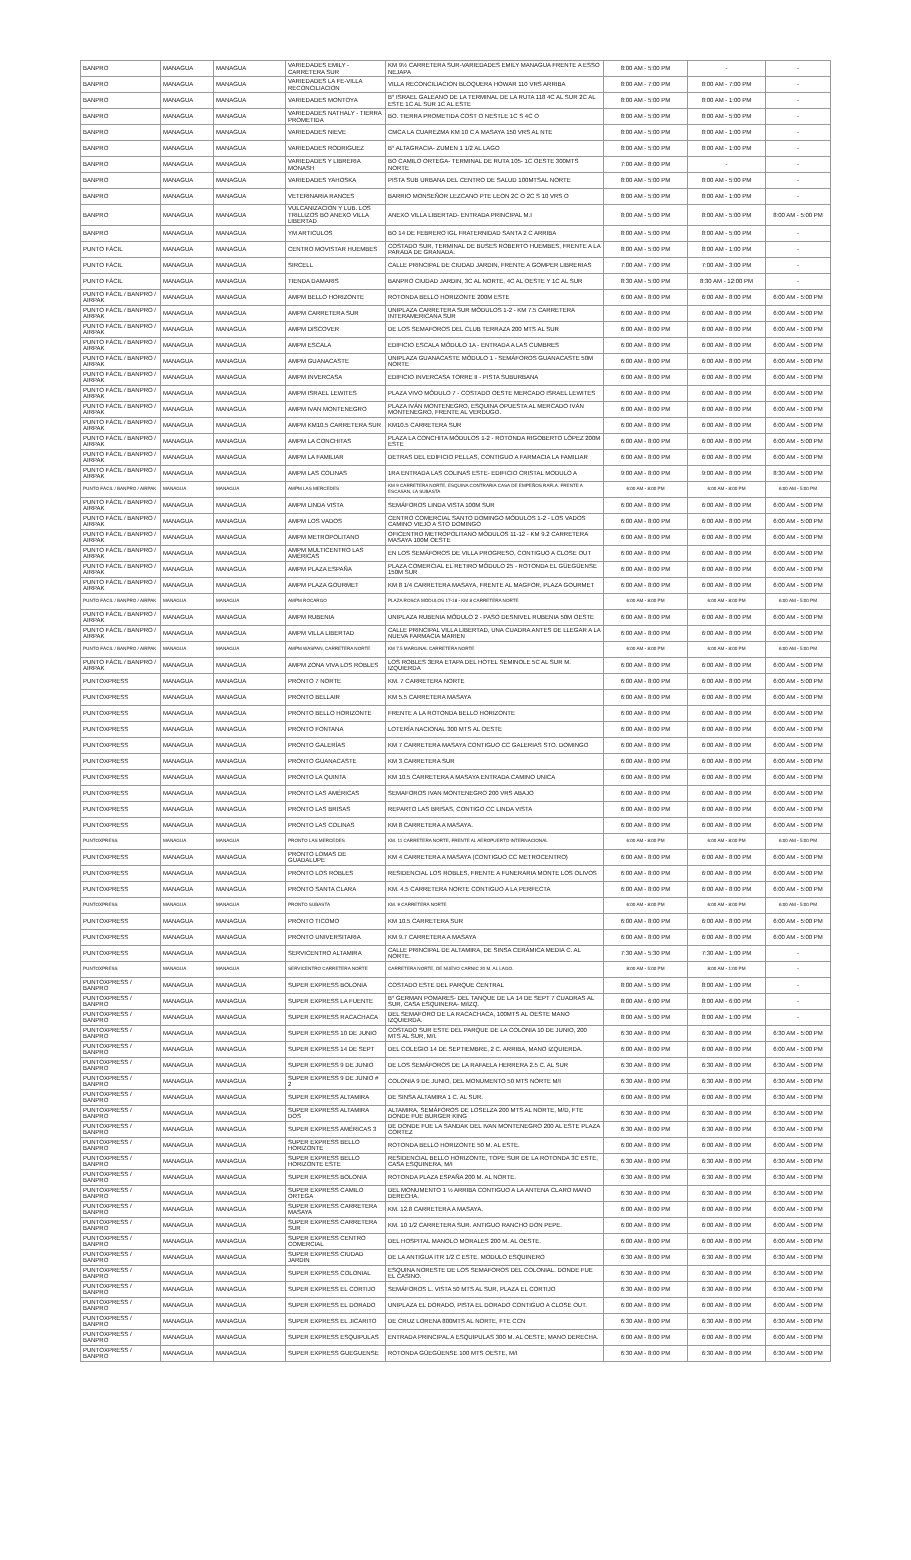| BANPRO | MANAGUA | MANAGUA | VARIEDADES EMILY - CARRETERA SUR | KM 9½ CARRETERA SUR-VARIEDADES EMILY MANAGUA FRENTE A ESSO NEJAPA | 8:00 AM - 5:00 PM | - | - |
| BANPRO | MANAGUA | MANAGUA | VARIEDADES LA FE-VILLA RECONCILIACION | VILLA RECONCILIACION BLOQUERA HOWAR 110 VRS ARRIBA | 8:00 AM - 7:00 PM | 8:00 AM - 7:00 PM | - |
| BANPRO | MANAGUA | MANAGUA | VARIEDADES MONTOYA | B° ISRAEL GALEANO DE LA TERMINAL DE LA RUTA 118 4C AL SUR 2C AL ESTE 1C AL SUR 1C AL ESTE | 8:00 AM - 5:00 PM | 8:00 AM - 1:00 PM | - |
| BANPRO | MANAGUA | MANAGUA | VARIEDADES NATHALY - TIERRA PROMETIDA | BO. TIERRA PROMETIDA COST O NESTLE 1C S 4C O | 8:00 AM - 5:00 PM | 8:00 AM - 5:00 PM | - |
| BANPRO | MANAGUA | MANAGUA | VARIEDADES NIEVE | CMCA LA CUAREZMA KM 10 C A MASAYA 150 VRS AL NTE | 8:00 AM - 5:00 PM | 8:00 AM - 1:00 PM | - |
| BANPRO | MANAGUA | MANAGUA | VARIEDADES RODRIGUEZ | B° ALTAGRACIA- ZUMEN 1 1/2 AL LAGO | 8:00 AM - 5:00 PM | 8:00 AM - 1:00 PM | - |
| BANPRO | MANAGUA | MANAGUA | VARIEDADES Y LIBRERIA MONASH | BO CAMILO ORTEGA- TERMINAL DE RUTA 105- 1C OESTE 300MTS NORTE | 7:00 AM - 8:00 PM | - | - |
| BANPRO | MANAGUA | MANAGUA | VARIEDADES YAHOSKA | PISTA SUB URBANA DEL CENTRO DE SALUD 100MTSAL NORTE | 8:00 AM - 5:00 PM | 8:00 AM - 5:00 PM | - |
| BANPRO | MANAGUA | MANAGUA | VETERINARIA RANCES | BARRIO MONSEÑOR LEZCANO PTE LEON 2C O 2C S 10 VRS O | 8:00 AM - 5:00 PM | 8:00 AM - 1:00 PM | - |
| BANPRO | MANAGUA | MANAGUA | VULCANIZACION Y LUB. LOS TRILLIZOS BO ANEXO VILLA LIBERTAD | ANEXO VILLA LIBERTAD- ENTRADA PRINCIPAL M.I | 8:00 AM - 5:00 PM | 8:00 AM - 5:00 PM | 8:00 AM - 5:00 PM |
| BANPRO | MANAGUA | MANAGUA | YM ARTICULOS | BO 14 DE FEBRERO IGL FRATERNIDAD SANTA 2 C ARRIBA | 8:00 AM - 5:00 PM | 8:00 AM - 5:00 PM | - |
| PUNTO FÁCIL | MANAGUA | MANAGUA | CENTRO MOVISTAR HUEMBES | COSTADO SUR, TERMINAL DE BUSES ROBERTO HUEMBES, FRENTE A LA PARADA DE GRANADA. | 8:00 AM - 5:00 PM | 8:00 AM - 1:00 PM | - |
| PUNTO FÁCIL | MANAGUA | MANAGUA | SIRCELL | CALLE PRINCIPAL DE CIUDAD JARDIN, FRENTE A GOMPER LIBRERIAS | 7:00 AM - 7:00 PM | 7:00 AM - 3:00 PM | - |
| PUNTO FÁCIL | MANAGUA | MANAGUA | TIENDA DAMARIS | BANPRO CIUDAD JARDIN, 3C AL NORTE, 4C AL OESTE Y 1C AL SUR | 8:30 AM - 5:00 PM | 8:30 AM - 12:00 PM | - |
| PUNTO FÁCIL / BANPRO / AIRPAK | MANAGUA | MANAGUA | AMPM BELLO HORIZONTE | ROTONDA BELLO HORIZONTE 200M ESTE | 6:00 AM - 8:00 PM | 6:00 AM - 8:00 PM | 6:00 AM - 5:00 PM |
| PUNTO FÁCIL / BANPRO / AIRPAK | MANAGUA | MANAGUA | AMPM CARRETERA SUR | UNIPLAZA CARRETERA SUR MÓDULOS 1-2 - KM 7.5 CARRETERA INTERAMERICANA SUR | 6:00 AM - 8:00 PM | 6:00 AM - 8:00 PM | 6:00 AM - 5:00 PM |
| PUNTO FÁCIL / BANPRO / AIRPAK | MANAGUA | MANAGUA | AMPM DISCOVER | DE LOS SEMAFOROS DEL CLUB TERRAZA 200 MTS AL SUR | 6:00 AM - 8:00 PM | 6:00 AM - 8:00 PM | 6:00 AM - 5:00 PM |
| PUNTO FÁCIL / BANPRO / AIRPAK | MANAGUA | MANAGUA | AMPM ESCALA | EDIFICIO ESCALA MÓDULO 1A - ENTRADA A LAS CUMBRES | 6:00 AM - 8:00 PM | 6:00 AM - 8:00 PM | 6:00 AM - 5:00 PM |
| PUNTO FÁCIL / BANPRO / AIRPAK | MANAGUA | MANAGUA | AMPM GUANACASTE | UNIPLAZA GUANACASTE MÓDULO 1 - SEMÁFOROS GUANACASTE 50M NORTE | 6:00 AM - 8:00 PM | 6:00 AM - 8:00 PM | 6:00 AM - 5:00 PM |
| PUNTO FÁCIL / BANPRO / AIRPAK | MANAGUA | MANAGUA | AMPM INVERCASA | EDIFICIO INVERCASA TORRE II - PISTA SUBURBANA | 6:00 AM - 8:00 PM | 6:00 AM - 8:00 PM | 6:00 AM - 5:00 PM |
| PUNTO FÁCIL / BANPRO / AIRPAK | MANAGUA | MANAGUA | AMPM ISRAEL LEWITES | PLAZA VIVO MÓDULO 7 - COSTADO OESTE MERCADO ISRAEL LEWITES | 6:00 AM - 8:00 PM | 6:00 AM - 8:00 PM | 6:00 AM - 5:00 PM |
| PUNTO FÁCIL / BANPRO / AIRPAK | MANAGUA | MANAGUA | AMPM IVAN MONTENEGRO | PLAZA IVÁN MONTENEGRO, ESQUINA OPUESTA AL MERCADO IVÁN MONTENEGRO, FRENTE AL VERDUGO. | 6:00 AM - 8:00 PM | 6:00 AM - 8:00 PM | 6:00 AM - 5:00 PM |
| PUNTO FÁCIL / BANPRO / AIRPAK | MANAGUA | MANAGUA | AMPM KM10.5 CARRETERA SUR | KM10.5 CARRETERA SUR | 6:00 AM - 8:00 PM | 6:00 AM - 8:00 PM | 6:00 AM - 5:00 PM |
| PUNTO FÁCIL / BANPRO / AIRPAK | MANAGUA | MANAGUA | AMPM LA CONCHITAS | PLAZA LA CONCHITA MÓDULOS 1-2 - ROTONDA RIGOBERTO LÓPEZ 200M ESTE | 6:00 AM - 8:00 PM | 6:00 AM - 8:00 PM | 6:00 AM - 5:00 PM |
| PUNTO FÁCIL / BANPRO / AIRPAK | MANAGUA | MANAGUA | AMPM LA FAMILIAR | DETRAS DEL EDIFICIO PELLAS, CONTIGUO A FARMACIA LA FAMILIAR | 6:00 AM - 8:00 PM | 6:00 AM - 8:00 PM | 6:00 AM - 5:00 PM |
| PUNTO FÁCIL / BANPRO / AIRPAK | MANAGUA | MANAGUA | AMPM LAS COLINAS | 1RA ENTRADA LAS COLINAS ESTE- EDIFICIO CRISTAL MODULO A | 9:00 AM - 8:00 PM | 9:00 AM - 8:00 PM | 8:30 AM - 5:00 PM |
| PUNTO FÁCIL / BANPRO / AIRPAK | MANAGUA | MANAGUA | AMPM LAS MERCEDES | KM 9 CARRETERA NORTE, ESQUINA CONTRARIA CASA DE EMPEÑOS RAFLA. FRENTE A ESCASAN, LA SUBASTA | 6:00 AM - 8:00 PM | 6:00 AM - 8:00 PM | 6:00 AM - 5:00 PM |
| PUNTO FÁCIL / BANPRO / AIRPAK | MANAGUA | MANAGUA | AMPM LINDA VISTA | SEMÁFOROS LINDA VISTA 100M SUR | 6:00 AM - 8:00 PM | 6:00 AM - 8:00 PM | 6:00 AM - 5:00 PM |
| PUNTO FÁCIL / BANPRO / AIRPAK | MANAGUA | MANAGUA | AMPM LOS VADOS | CENTRO COMERCIAL SANTO DOMINGO MÓDULOS 1-2 - LOS VADOS CAMINO VIEJO A STO DOMINGO | 6:00 AM - 8:00 PM | 6:00 AM - 8:00 PM | 6:00 AM - 5:00 PM |
| PUNTO FÁCIL / BANPRO / AIRPAK | MANAGUA | MANAGUA | AMPM METROPOLITANO | OFICENTRO METROPOLITANO MÓDULOS 11-12 - KM 9.2 CARRETERA MASAYA 100M OESTE | 6:00 AM - 8:00 PM | 6:00 AM - 8:00 PM | 6:00 AM - 5:00 PM |
| PUNTO FÁCIL / BANPRO / AIRPAK | MANAGUA | MANAGUA | AMPM MULTICENTRO LAS AMÉRICAS | EN LOS SEMÁFOROS DE VILLA PROGRESO, CONTIGUO A CLOSE OUT | 6:00 AM - 8:00 PM | 6:00 AM - 8:00 PM | 6:00 AM - 5:00 PM |
| PUNTO FÁCIL / BANPRO / AIRPAK | MANAGUA | MANAGUA | AMPM PLAZA ESPAÑA | PLAZA COMERCIAL EL RETIRO MÓDULO 25 - ROTONDA EL GÜEGÜENSE 150M SUR | 6:00 AM - 8:00 PM | 6:00 AM - 8:00 PM | 6:00 AM - 5:00 PM |
| PUNTO FÁCIL / BANPRO / AIRPAK | MANAGUA | MANAGUA | AMPM PLAZA GOURMET | KM 8 1/4 CARRETERA MASAYA, FRENTE AL MAGFOR, PLAZA GOURMET | 6:00 AM - 8:00 PM | 6:00 AM - 8:00 PM | 6:00 AM - 5:00 PM |
| PUNTO FÁCIL / BANPRO / AIRPAK | MANAGUA | MANAGUA | AMPM ROCARGO | PLAZA ROSCA MÓDULOS 17-18 - KM 8 CARRETERA NORTE | 6:00 AM - 8:00 PM | 6:00 AM - 8:00 PM | 6:00 AM - 5:00 PM |
| PUNTO FÁCIL / BANPRO / AIRPAK | MANAGUA | MANAGUA | AMPM RUBENIA | UNIPLAZA RUBENIA MÓDULO 2 - PASO DESNIVEL RUBENIA 50M OESTE | 6:00 AM - 8:00 PM | 6:00 AM - 8:00 PM | 6:00 AM - 5:00 PM |
| PUNTO FÁCIL / BANPRO / AIRPAK | MANAGUA | MANAGUA | AMPM VILLA LIBERTAD | CALLE PRINCIPAL VILLA LIBERTAD, UNA CUADRA ANTES DE LLEGAR A LA NUEVA FARMACIA MARIEN | 6:00 AM - 8:00 PM | 6:00 AM - 8:00 PM | 6:00 AM - 5:00 PM |
| PUNTO FÁCIL / BANPRO / AIRPAK | MANAGUA | MANAGUA | AMPM WASPAN, CARRETERA NORTE | KM 7.5 MARGINAL CARRETERA NORTE | 6:00 AM - 8:00 PM | 6:00 AM - 8:00 PM | 6:00 AM - 5:00 PM |
| PUNTO FÁCIL / BANPRO / AIRPAK | MANAGUA | MANAGUA | AMPM ZONA VIVA LOS ROBLES | LOS ROBLES 3ERA ETAPA DEL HOTEL SEMINOLE 5C AL SUR M. IZQUIERDA | 6:00 AM - 8:00 PM | 6:00 AM - 8:00 PM | 6:00 AM - 5:00 PM |
| PUNTOXPRESS | MANAGUA | MANAGUA | PRONTO 7 NORTE | KM. 7 CARRETERA NORTE | 6:00 AM - 8:00 PM | 6:00 AM - 8:00 PM | 6:00 AM - 5:00 PM |
| PUNTOXPRESS | MANAGUA | MANAGUA | PRONTO BELLAIR | KM 5.5 CARRETERA MASAYA | 6:00 AM - 8:00 PM | 6:00 AM - 8:00 PM | 6:00 AM - 5:00 PM |
| PUNTOXPRESS | MANAGUA | MANAGUA | PRONTO BELLO HORIZONTE | FRENTE A LA ROTONDA BELLO HORIZONTE | 6:00 AM - 8:00 PM | 6:00 AM - 8:00 PM | 6:00 AM - 5:00 PM |
| PUNTOXPRESS | MANAGUA | MANAGUA | PRONTO FONTANA | LOTERÍA NACIONAL 300 MTS AL OESTE | 6:00 AM - 8:00 PM | 6:00 AM - 8:00 PM | 6:00 AM - 5:00 PM |
| PUNTOXPRESS | MANAGUA | MANAGUA | PRONTO GALERÍAS | KM 7 CARRETERA MASAYA CONTIGUO CC GALERIAS STO. DOMINGO | 6:00 AM - 8:00 PM | 6:00 AM - 8:00 PM | 6:00 AM - 5:00 PM |
| PUNTOXPRESS | MANAGUA | MANAGUA | PRONTO GUANACASTE | KM 3 CARRETERA SUR | 6:00 AM - 8:00 PM | 6:00 AM - 8:00 PM | 6:00 AM - 5:00 PM |
| PUNTOXPRESS | MANAGUA | MANAGUA | PRONTO LA QUINTA | KM 10.5 CARRETERA A MASAYA ENTRADA CAMINO UNICA | 6:00 AM - 8:00 PM | 6:00 AM - 8:00 PM | 6:00 AM - 5:00 PM |
| PUNTOXPRESS | MANAGUA | MANAGUA | PRONTO LAS AMÉRICAS | SEMAFOROS IVAN MONTENEGRO 200 VRS ABAJO | 6:00 AM - 8:00 PM | 6:00 AM - 8:00 PM | 6:00 AM - 5:00 PM |
| PUNTOXPRESS | MANAGUA | MANAGUA | PRONTO LAS BRISAS | REPARTO LAS BRISAS, CONTIGO CC LINDA VISTA | 6:00 AM - 8:00 PM | 6:00 AM - 8:00 PM | 6:00 AM - 5:00 PM |
| PUNTOXPRESS | MANAGUA | MANAGUA | PRONTO LAS COLINAS | KM 8 CARRETERA A MASAYA. | 6:00 AM - 8:00 PM | 6:00 AM - 8:00 PM | 6:00 AM - 5:00 PM |
| PUNTOXPRESS | MANAGUA | MANAGUA | PRONTO LAS MERCEDES | KM. 11 CARRETERA NORTE, FRENTE AL AEROPUERTO INTERNACIONAL | 6:00 AM - 8:00 PM | 6:00 AM - 8:00 PM | 6:00 AM - 5:00 PM |
| PUNTOXPRESS | MANAGUA | MANAGUA | PRONTO LOMAS DE GUADALUPE | KM 4 CARRETERA A MASAYA (CONTIGUO CC METROCENTRO) | 6:00 AM - 8:00 PM | 6:00 AM - 8:00 PM | 6:00 AM - 5:00 PM |
| PUNTOXPRESS | MANAGUA | MANAGUA | PRONTO LOS ROBLES | RESIDENCIAL LOS ROBLES, FRENTE A FUNERARIA MONTE LOS OLIVOS | 6:00 AM - 8:00 PM | 6:00 AM - 8:00 PM | 6:00 AM - 5:00 PM |
| PUNTOXPRESS | MANAGUA | MANAGUA | PRONTO SANTA CLARA | KM. 4.5 CARRETERA NORTE CONTIGUO A LA PERFECTA | 6:00 AM - 8:00 PM | 6:00 AM - 8:00 PM | 6:00 AM - 5:00 PM |
| PUNTOXPRESS | MANAGUA | MANAGUA | PRONTO SUBASTA | KM. 9 CARRETERA NORTE | 6:00 AM - 8:00 PM | 6:00 AM - 8:00 PM | 6:00 AM - 5:00 PM |
| PUNTOXPRESS | MANAGUA | MANAGUA | PRONTO TICOMO | KM 10.5 CARRETERA SUR | 6:00 AM - 8:00 PM | 6:00 AM - 8:00 PM | 6:00 AM - 5:00 PM |
| PUNTOXPRESS | MANAGUA | MANAGUA | PRONTO UNIVERSITARIA | KM 9.7 CARRETERA A MASAYA | 6:00 AM - 8:00 PM | 6:00 AM - 8:00 PM | 6:00 AM - 5:00 PM |
| PUNTOXPRESS | MANAGUA | MANAGUA | SERVICENTRO ALTAMIRA | CALLE PRINCIPAL DE ALTAMIRA, DE SINSA CERÁMICA MEDIA C. AL NORTE. | 7:30 AM - 5:30 PM | 7:30 AM - 1:00 PM | - |
| PUNTOXPRESS | MANAGUA | MANAGUA | SERVICENTRO CARRETERA NORTE | CARRETERA NORTE, DE NUEVO CARNIC 20 M. AL LAGO. | 8:00 AM - 5:00 PM | 8:00 AM - 1:00 PM | - |
| PUNTOXPRESS / BANPRO | MANAGUA | MANAGUA | SUPER EXPRESS BOLONIA | COSTADO ESTE DEL PARQUE CENTRAL | 8:00 AM - 5:00 PM | 8:00 AM - 1:00 PM | - |
| PUNTOXPRESS / BANPRO | MANAGUA | MANAGUA | SUPER EXPRESS LA FUENTE | B° GERMAN POMARES- DEL TANQUE DE LA 14 DE SEPT 7 CUADRAS AL SUR, CASA ESQUINERA- M/IZQ. | 8:00 AM - 6:00 PM | 8:00 AM - 6:00 PM | - |
| PUNTOXPRESS / BANPRO | MANAGUA | MANAGUA | SUPER EXPRESS RACACHACA | DEL SEMAFORO DE LA RACACHACA, 100MTS AL OESTE MANO IZQUIERDA. | 8:00 AM - 5:00 PM | 8:00 AM - 1:00 PM | - |
| PUNTOXPRESS / BANPRO | MANAGUA | MANAGUA | SUPER EXPRESS 10 DE JUNIO | COSTADO SUR ESTE DEL PARQUE DE LA COLONIA 10 DE JUNIO, 200 MTS AL SUR, M/I. | 6:30 AM - 8:00 PM | 6:30 AM - 8:00 PM | 6:30 AM - 5:00 PM |
| PUNTOXPRESS / BANPRO | MANAGUA | MANAGUA | SUPER EXPRESS 14 DE SEPT | DEL COLEGIO 14 DE SEPTIEMBRE, 2 C. ARRIBA, MANO IZQUIERDA. | 6:00 AM - 8:00 PM | 6:00 AM - 8:00 PM | 6:00 AM - 5:00 PM |
| PUNTOXPRESS / BANPRO | MANAGUA | MANAGUA | SUPER EXPRESS 9 DE JUNIO | DE LOS SEMÁFOROS DE LA RAFAELA HERRERA 2.5 C. AL SUR | 6:30 AM - 8:00 PM | 6:30 AM - 8:00 PM | 6:30 AM - 5:00 PM |
| PUNTOXPRESS / BANPRO | MANAGUA | MANAGUA | SUPER EXPRESS 9 DE JUNIO # 2 | COLONIA 9 DE JUNIO, DEL MONUMENTO 50 MTS NORTE M/I | 6:30 AM - 8:00 PM | 6:30 AM - 8:00 PM | 6:30 AM - 5:00 PM |
| PUNTOXPRESS / BANPRO | MANAGUA | MANAGUA | SUPER EXPRESS ALTAMIRA | DE SINSA ALTAMIRA 1 C. AL SUR. | 6:00 AM - 8:00 PM | 6:00 AM - 8:00 PM | 6:30 AM - 5:00 PM |
| PUNTOXPRESS / BANPRO | MANAGUA | MANAGUA | SUPER EXPRESS ALTAMIRA DOS | ALTAMIRA, SEMÁFOROS DE LOSELZA 200 MTS AL NORTE, M/D, FTE DONDE FUE BURGER KING | 6:30 AM - 8:00 PM | 6:30 AM - 8:00 PM | 6:30 AM - 5:00 PM |
| PUNTOXPRESS / BANPRO | MANAGUA | MANAGUA | SUPER EXPRESS AMÉRICAS 3 | DE DONDE FUE LA SANDAK DEL IVAN MONTENEGRO 200 AL ESTE PLAZA CORTEZ | 6:30 AM - 8:00 PM | 6:30 AM - 8:00 PM | 6:30 AM - 5:00 PM |
| PUNTOXPRESS / BANPRO | MANAGUA | MANAGUA | SUPER EXPRESS BELLO HORIZONTE | ROTONDA BELLO HORIZONTE 50 M. AL ESTE. | 6:00 AM - 8:00 PM | 6:00 AM - 8:00 PM | 6:00 AM - 5:00 PM |
| PUNTOXPRESS / BANPRO | MANAGUA | MANAGUA | SUPER EXPRESS BELLO HORIZONTE ESTE | RESIDENCIAL BELLO HORIZONTE, TOPE SUR DE LA ROTONDA 3C ESTE, CASA ESQUINERA, M/I | 6:30 AM - 8:00 PM | 6:30 AM - 8:00 PM | 6:30 AM - 5:00 PM |
| PUNTOXPRESS / BANPRO | MANAGUA | MANAGUA | SUPER EXPRESS BOLONIA | ROTONDA PLAZA ESPAÑA 200 M. AL NORTE. | 6:30 AM - 8:00 PM | 6:30 AM - 8:00 PM | 6:30 AM - 5:00 PM |
| PUNTOXPRESS / BANPRO | MANAGUA | MANAGUA | SUPER EXPRESS CAMILO ORTEGA | DEL MONUMENTO 1 ½ ARRIBA CONTIGUO A LA ANTENA CLARO MANO DERECHA. | 6:30 AM - 8:00 PM | 6:30 AM - 8:00 PM | 6:30 AM - 5:00 PM |
| PUNTOXPRESS / BANPRO | MANAGUA | MANAGUA | SUPER EXPRESS CARRETERA MASAYA | KM. 12.8 CARRETERA A MASAYA. | 6:00 AM - 8:00 PM | 6:00 AM - 8:00 PM | 6:00 AM - 5:00 PM |
| PUNTOXPRESS / BANPRO | MANAGUA | MANAGUA | SUPER EXPRESS CARRETERA SUR | KM. 10 1/2 CARRETERA SUR. ANTIGUO RANCHO DON PEPE. | 6:00 AM - 8:00 PM | 6:00 AM - 8:00 PM | 6:00 AM - 5:00 PM |
| PUNTOXPRESS / BANPRO | MANAGUA | MANAGUA | SUPER EXPRESS CENTRO COMERCIAL | DEL HOSPITAL MANOLO MORALES 200 M. AL OESTE. | 6:00 AM - 8:00 PM | 6:00 AM - 8:00 PM | 6:00 AM - 5:00 PM |
| PUNTOXPRESS / BANPRO | MANAGUA | MANAGUA | SUPER EXPRESS CIUDAD JARDIN | DE LA ANTIGUA ITR 1/2 C ESTE. MODULO ESQUINERO | 6:30 AM - 8:00 PM | 6:30 AM - 8:00 PM | 6:30 AM - 5:00 PM |
| PUNTOXPRESS / BANPRO | MANAGUA | MANAGUA | SUPER EXPRESS COLONIAL | ESQUINA NORESTE DE LOS SEMAFOROS DEL COLONIAL. DONDE FUE EL CASINO. | 6:30 AM - 8:00 PM | 6:30 AM - 8:00 PM | 6:30 AM - 5:00 PM |
| PUNTOXPRESS / BANPRO | MANAGUA | MANAGUA | SUPER EXPRESS EL CORTIJO | SEMÁFOROS L. VISTA 50 MTS AL SUR, PLAZA EL CORTIJO | 6:30 AM - 8:00 PM | 6:30 AM - 8:00 PM | 6:30 AM - 5:00 PM |
| PUNTOXPRESS / BANPRO | MANAGUA | MANAGUA | SUPER EXPRESS EL DORADO | UNIPLAZA EL DORADO, PISTA EL DORADO CONTIGUO A CLOSE OUT. | 6:00 AM - 8:00 PM | 6:00 AM - 8:00 PM | 6:00 AM - 5:00 PM |
| PUNTOXPRESS / BANPRO | MANAGUA | MANAGUA | SUPER EXPRESS EL JICARITO | DE CRUZ LORENA 800MTS AL NORTE, FTE CCN | 6:30 AM - 8:00 PM | 6:30 AM - 8:00 PM | 6:30 AM - 5:00 PM |
| PUNTOXPRESS / BANPRO | MANAGUA | MANAGUA | SUPER EXPRESS ESQUIPULAS | ENTRADA PRINCIPAL A ESQUIPULAS 300 M. AL OESTE, MANO DERECHA. | 6:00 AM - 8:00 PM | 6:00 AM - 8:00 PM | 6:00 AM - 5:00 PM |
| PUNTOXPRESS / BANPRO | MANAGUA | MANAGUA | SUPER EXPRESS GUEGUENSE | ROTONDA GÜEGÜENSE 100 MTS OESTE, M/I | 6:30 AM - 8:00 PM | 6:30 AM - 8:00 PM | 6:30 AM - 5:00 PM |